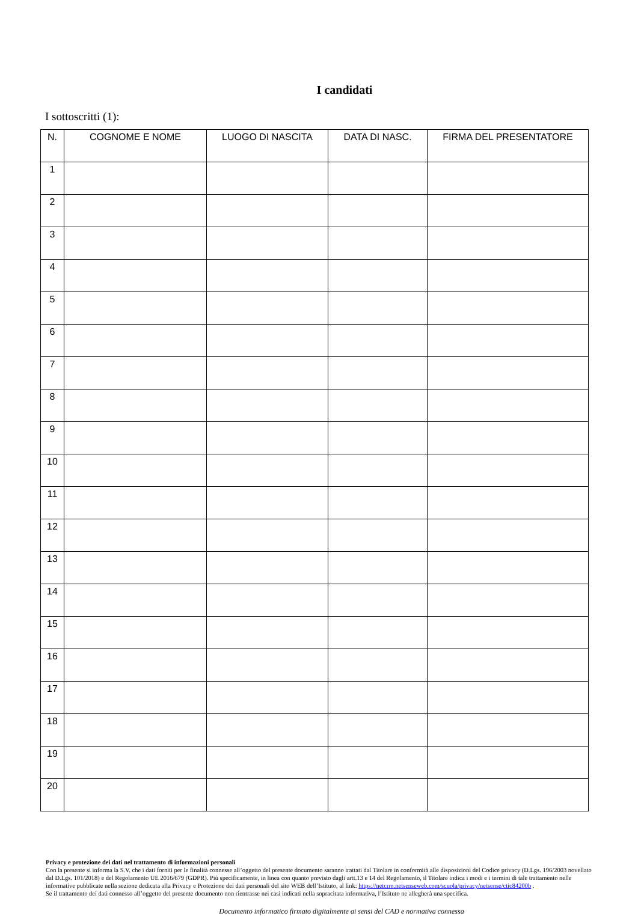I candidati
I sottoscritti (1):
| N. | COGNOME E NOME | LUOGO DI NASCITA | DATA DI NASC. | FIRMA DEL PRESENTATORE |
| --- | --- | --- | --- | --- |
| 1 | | | | |
| 2 | | | | |
| 3 | | | | |
| 4 | | | | |
| 5 | | | | |
| 6 | | | | |
| 7 | | | | |
| 8 | | | | |
| 9 | | | | |
| 10 | | | | |
| 11 | | | | |
| 12 | | | | |
| 13 | | | | |
| 14 | | | | |
| 15 | | | | |
| 16 | | | | |
| 17 | | | | |
| 18 | | | | |
| 19 | | | | |
| 20 | | | | |
Privacy e protezione dei dati nel trattamento di informazioni personali
Con la presente si informa la S.V. che i dati forniti per le finalità connesse all’oggetto del presente documento saranno trattati dal Titolare in conformità alle disposizioni del Codice privacy (D.Lgs. 196/2003 novellato dal D.Lgs. 101/2018) e del Regolamento UE 2016/679 (GDPR). Più specificamente, in linea con quanto previsto dagli artt.13 e 14 del Regolamento, il Titolare indica i modi e i termini di tale trattamento nelle informative pubblicate nella sezione dedicata alla Privacy e Protezione dei dati personali del sito WEB dell’Istituto, al link: https://netcrm.netsenseweb.com/scuola/privacy/netsense/ctic84200b .
Se il trattamento dei dati connesso all’oggetto del presente documento non rientrasse nei casi indicati nella sopracitata informativa, l’Istituto ne allegherà una specifica.
Documento informatico firmato digitalmente ai sensi del CAD e normativa connessa